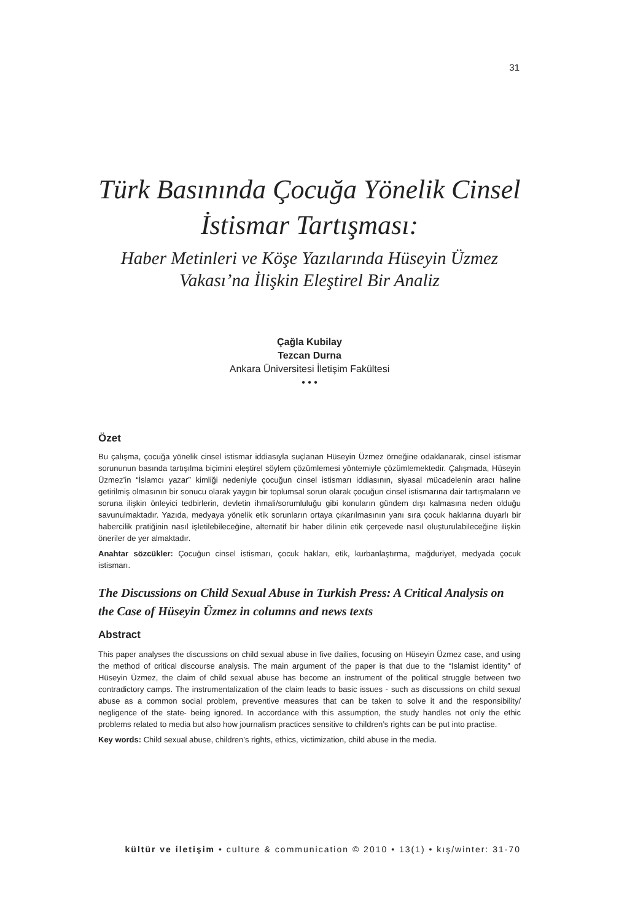31
Türk Basınında Çocuğa Yönelik Cinsel İstismar Tartışması:
Haber Metinleri ve Köşe Yazılarında Hüseyin Üzmez Vakası’na İlişkin Eleştirel Bir Analiz
Çağla Kubilay
Tezcan Durna
Ankara Üniversitesi İletişim Fakültesi
• • •
Özet
Bu çalışma, çocuğa yönelik cinsel istismar iddiasıyla suçlanan Hüseyin Üzmez örneğine odaklanarak, cinsel istismar sorununun basında tartışılma biçimini eleştirel söylem çözümlemesi yöntemiyle çözümlemektedir. Çalışmada, Hüseyin Üzmez’in “İslamcı yazar” kimliği nedeniyle çocuğun cinsel istismarı iddiasının, siyasal mücadelenin aracı haline getirilmiş olmasının bir sonucu olarak yaygın bir toplumsal sorun olarak çocuğun cinsel istismarına dair tartışmaların ve soruna ilişkin önleyici tedbirlerin, devletin ihmali/sorumluluğu gibi konuların gündem dışı kalmasına neden olduğu savunulmaktadır. Yazıda, medyaya yönelik etik sorunların ortaya çıkarılmasının yanı sıra çocuk haklarına duyarlı bir habercilik pratiğinin nasıl işletilebileceğine, alternatif bir haber dilinin etik çerçevede nasıl oluşturulabileceğine ilişkin öneriler de yer almaktadır.
Anahtar sözcükler: Çocuğun cinsel istismarı, çocuk hakları, etik, kurbanlaştırma, mağduriyet, medyada çocuk istismarı.
The Discussions on Child Sexual Abuse in Turkish Press: A Critical Analysis on the Case of Hüseyin Üzmez in columns and news texts
Abstract
This paper analyses the discussions on child sexual abuse in five dailies, focusing on Hüseyin Üzmez case, and using the method of critical discourse analysis. The main argument of the paper is that due to the “Islamist identity” of Hüseyin Üzmez, the claim of child sexual abuse has become an instrument of the political struggle between two contradictory camps. The instrumentalization of the claim leads to basic issues - such as discussions on child sexual abuse as a common social problem, preventive measures that can be taken to solve it and the responsibility/ negligence of the state- being ignored. In accordance with this assumption, the study handles not only the ethic problems related to media but also how journalism practices sensitive to children’s rights can be put into practise.
Key words: Child sexual abuse, children’s rights, ethics, victimization, child abuse in the media.
kültür ve iletişim • culture & communication © 2010 • 13(1) • kış/winter: 31-70